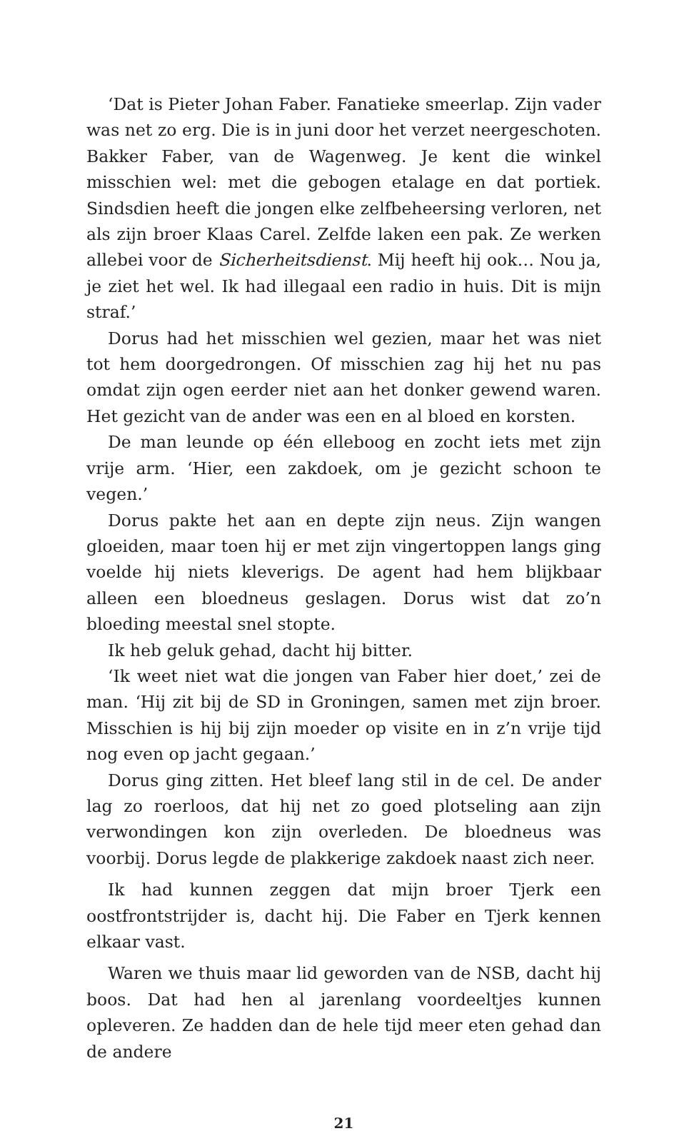‘Dat is Pieter Johan Faber. Fanatieke smeerlap. Zijn vader was net zo erg. Die is in juni door het verzet neergeschoten. Bakker Faber, van de Wagenweg. Je kent die winkel misschien wel: met die gebogen etalage en dat portiek. Sindsdien heeft die jongen elke zelfbeheersing verloren, net als zijn broer Klaas Carel. Zelfde laken een pak. Ze werken allebei voor de Sicherheitsdienst. Mij heeft hij ook… Nou ja, je ziet het wel. Ik had illegaal een radio in huis. Dit is mijn straf.’
Dorus had het misschien wel gezien, maar het was niet tot hem doorgedrongen. Of misschien zag hij het nu pas omdat zijn ogen eerder niet aan het donker gewend waren. Het gezicht van de ander was een en al bloed en korsten.
De man leunde op één elleboog en zocht iets met zijn vrije arm. ‘Hier, een zakdoek, om je gezicht schoon te vegen.’
Dorus pakte het aan en depte zijn neus. Zijn wangen gloeiden, maar toen hij er met zijn vingertoppen langs ging voelde hij niets kleverigs. De agent had hem blijkbaar alleen een bloedneus geslagen. Dorus wist dat zo’n bloeding meestal snel stopte.
Ik heb geluk gehad, dacht hij bitter.
‘Ik weet niet wat die jongen van Faber hier doet,’ zei de man. ‘Hij zit bij de SD in Groningen, samen met zijn broer. Misschien is hij bij zijn moeder op visite en in z’n vrije tijd nog even op jacht gegaan.’
Dorus ging zitten. Het bleef lang stil in de cel. De ander lag zo roerloos, dat hij net zo goed plotseling aan zijn verwondingen kon zijn overleden. De bloedneus was voorbij. Dorus legde de plakkerige zakdoek naast zich neer.
Ik had kunnen zeggen dat mijn broer Tjerk een oostfrontstrijder is, dacht hij. Die Faber en Tjerk kennen elkaar vast.
Waren we thuis maar lid geworden van de NSB, dacht hij boos. Dat had hen al jarenlang voordeeltjes kunnen opleveren. Ze hadden dan de hele tijd meer eten gehad dan de andere
21